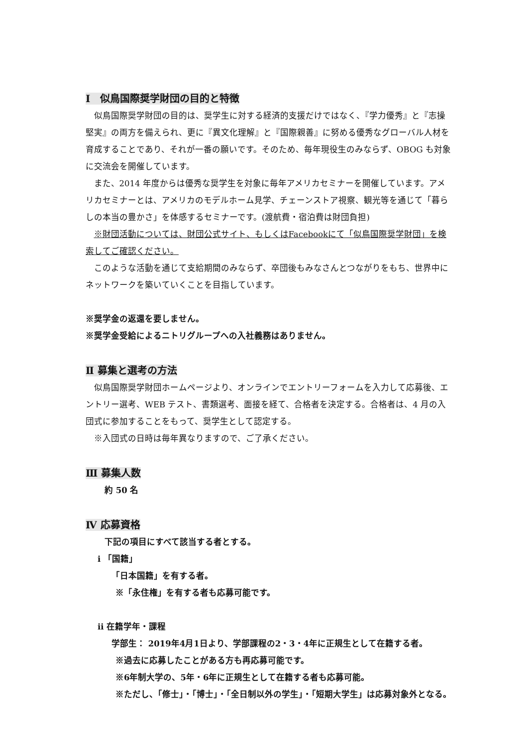Ⅰ　似鳥国際奨学財団の目的と特徴
似鳥国際奨学財団の目的は、奨学生に対する経済的支援だけではなく、『学力優秀』と『志操堅実』の両方を備えられ、更に『異文化理解』と『国際親善』に努める優秀なグローバル人材を育成することであり、それが一番の願いです。そのため、毎年現役生のみならず、OBOG も対象に交流会を開催しています。
また、2014 年度からは優秀な奨学生を対象に毎年アメリカセミナーを開催しています。アメリカセミナーとは、アメリカのモデルホーム見学、チェーンストア視察、観光等を通じて「暮らしの本当の豊かさ」を体感するセミナーです。(渡航費・宿泊費は財団負担)
※財団活動については、財団公式サイト、もしくはFacebookにて「似鳥国際奨学財団」を検索してご確認ください。
このような活動を通じて支給期間のみならず、卒団後もみなさんとつながりをもち、世界中にネットワークを築いていくことを目指しています。
※奨学金の返還を要しません。
※奨学金受給によるニトリグループへの入社義務はありません。
Ⅱ 募集と選考の方法
似鳥国際奨学財団ホームページより、オンラインでエントリーフォームを入力して応募後、エントリー選考、WEB テスト、書類選考、面接を経て、合格者を決定する。合格者は、4 月の入団式に参加することをもって、奨学生として認定する。
※入団式の日時は毎年異なりますので、ご了承ください。
Ⅲ 募集人数
約 50 名
Ⅳ 応募資格
下記の項目にすべて該当する者とする。
i 「国籍」
「日本国籍」を有する者。
※「永住権」を有する者も応募可能です。
ii 在籍学年・課程
学部生： 2019年4月1日より、学部課程の2・3・4年に正規生として在籍する者。
※過去に応募したことがある方も再応募可能です。
※6年制大学の、5年・6年に正規生として在籍する者も応募可能。
※ただし、「修士」・「博士」・「全日制以外の学生」・「短期大学生」は応募対象外となる。